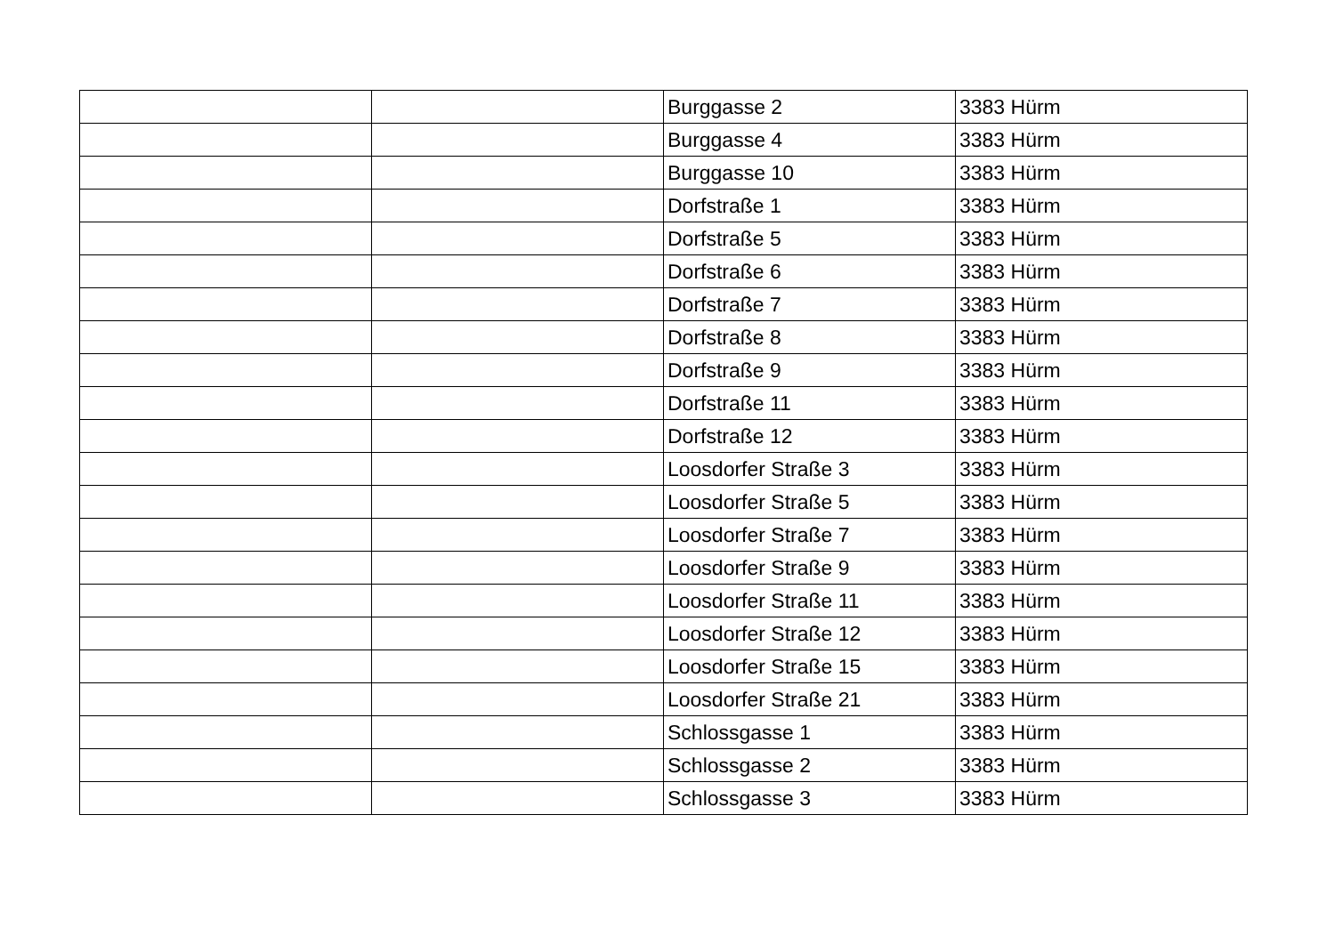| | | Burggasse 2 | 3383 Hürm |
| | | Burggasse 4 | 3383 Hürm |
| | | Burggasse 10 | 3383 Hürm |
| | | Dorfstraße 1 | 3383 Hürm |
| | | Dorfstraße 5 | 3383 Hürm |
| | | Dorfstraße 6 | 3383 Hürm |
| | | Dorfstraße 7 | 3383 Hürm |
| | | Dorfstraße 8 | 3383 Hürm |
| | | Dorfstraße 9 | 3383 Hürm |
| | | Dorfstraße 11 | 3383 Hürm |
| | | Dorfstraße 12 | 3383 Hürm |
| | | Loosdorfer Straße 3 | 3383 Hürm |
| | | Loosdorfer Straße 5 | 3383 Hürm |
| | | Loosdorfer Straße 7 | 3383 Hürm |
| | | Loosdorfer Straße 9 | 3383 Hürm |
| | | Loosdorfer Straße 11 | 3383 Hürm |
| | | Loosdorfer Straße 12 | 3383 Hürm |
| | | Loosdorfer Straße 15 | 3383 Hürm |
| | | Loosdorfer Straße 21 | 3383 Hürm |
| | | Schlossgasse 1 | 3383 Hürm |
| | | Schlossgasse 2 | 3383 Hürm |
| | | Schlossgasse 3 | 3383 Hürm |